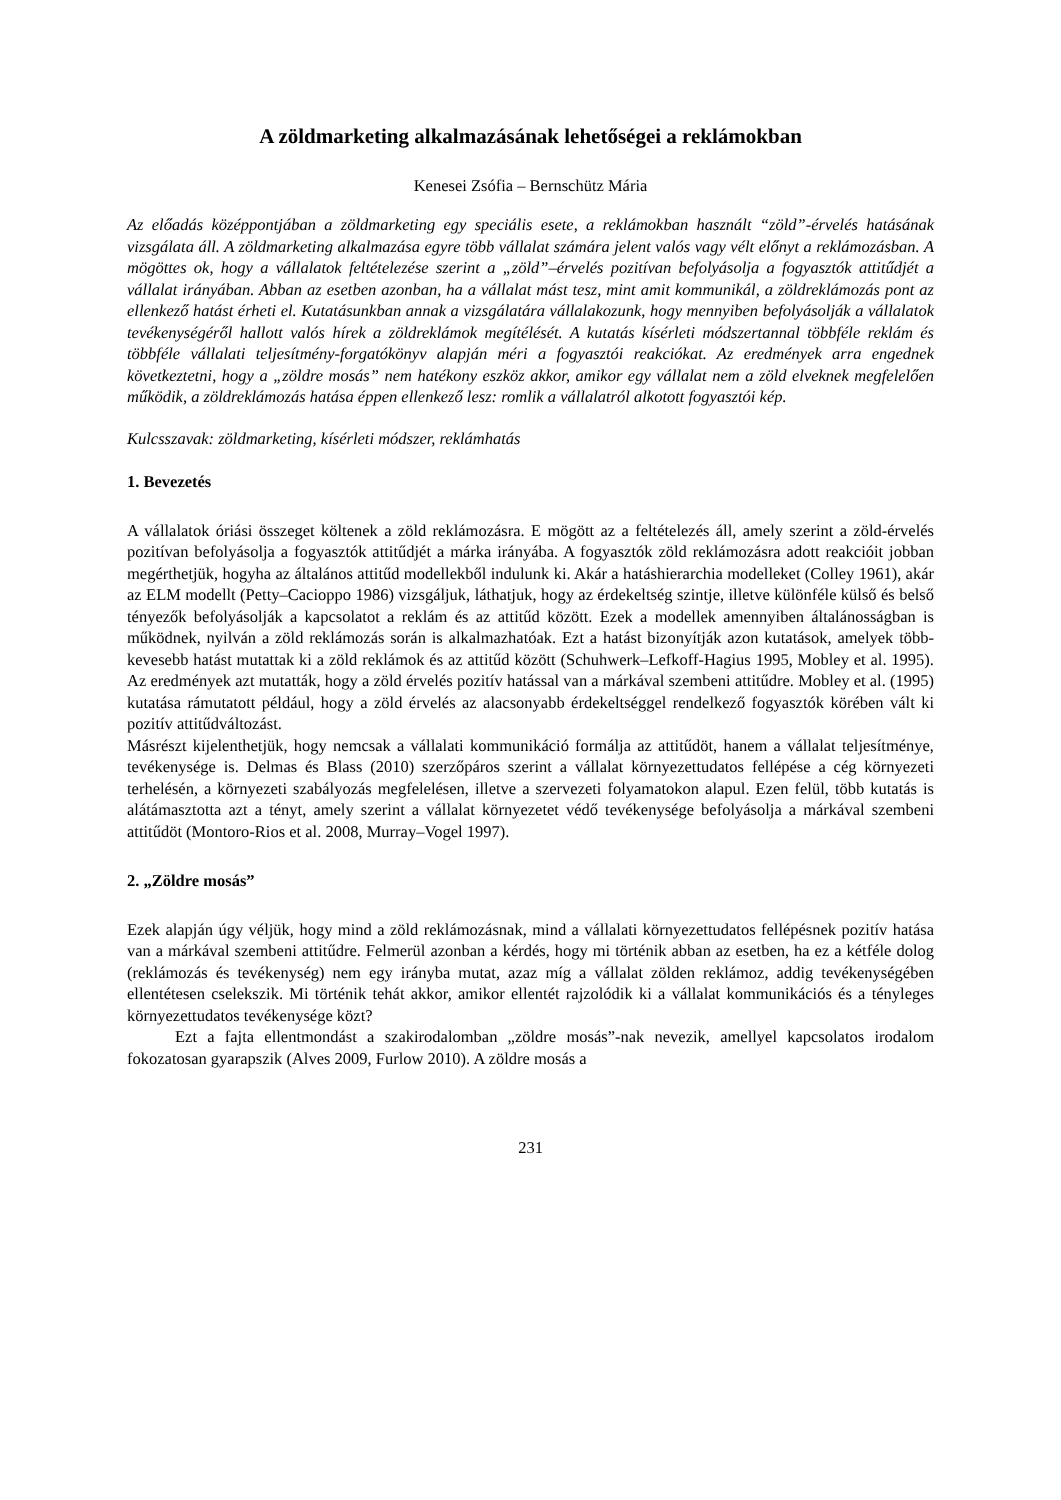A zöldmarketing alkalmazásának lehetőségei a reklámokban
Kenesei Zsófia – Bernschütz Mária
Az előadás középpontjában a zöldmarketing egy speciális esete, a reklámokban használt “zöld”-érvelés hatásának vizsgálata áll. A zöldmarketing alkalmazása egyre több vállalat számára jelent valós vagy vélt előnyt a reklámozásban. A mögöttes ok, hogy a vállalatok feltételezése szerint a „zöld”–érvelés pozitívan befolyásolja a fogyasztók attitűdjét a vállalat irányában. Abban az esetben azonban, ha a vállalat mást tesz, mint amit kommunikál, a zöldreklámozás pont az ellenkező hatást érheti el. Kutatásunkban annak a vizsgálatára vállalakozunk, hogy mennyiben befolyásolják a vállalatok tevékenységéről hallott valós hírek a zöldreklámok megítélését. A kutatás kísérleti módszertannal többféle reklám és többféle vállalati teljesítmény-forgatókönyv alapján méri a fogyasztói reakciókat. Az eredmények arra engednek következtetni, hogy a „zöldre mosás” nem hatékony eszköz akkor, amikor egy vállalat nem a zöld elveknek megfelelően működik, a zöldreklámozás hatása éppen ellenkező lesz: romlik a vállalatról alkotott fogyasztói kép.
Kulcsszavak: zöldmarketing, kísérleti módszer, reklámhatás
1. Bevezetés
A vállalatok óriási összeget költenek a zöld reklámozásra. E mögött az a feltételezés áll, amely szerint a zöld-érvelés pozitívan befolyásolja a fogyasztók attitűdjét a márka irányába. A fogyasztók zöld reklámozásra adott reakcióit jobban megérthetjük, hogyha az általános attitűd modellekből indulunk ki. Akár a hatáshierarchia modelleket (Colley 1961), akár az ELM modellt (Petty–Cacioppo 1986) vizsgáljuk, láthatjuk, hogy az érdekeltség szintje, illetve különféle külső és belső tényezők befolyásolják a kapcsolatot a reklám és az attitűd között. Ezek a modellek amennyiben általánosságban is működnek, nyilván a zöld reklámozás során is alkalmazhatóak. Ezt a hatást bizonyítják azon kutatások, amelyek több-kevesebb hatást mutattak ki a zöld reklámok és az attitűd között (Schuhwerk–Lefkoff-Hagius 1995, Mobley et al. 1995). Az eredmények azt mutatták, hogy a zöld érvelés pozitív hatással van a márkával szembeni attitűdre. Mobley et al. (1995) kutatása rámutatott például, hogy a zöld érvelés az alacsonyabb érdekeltséggel rendelkező fogyasztók körében vált ki pozitív attitűdváltozást.
Másrészt kijelenthetjük, hogy nemcsak a vállalati kommunikáció formálja az attitűdöt, hanem a vállalat teljesítménye, tevékenysége is. Delmas és Blass (2010) szerzőpáros szerint a vállalat környezettudatos fellépése a cég környezeti terhelésén, a környezeti szabályozás megfelelésen, illetve a szervezeti folyamatokon alapul. Ezen felül, több kutatás is alátámasztotta azt a tényt, amely szerint a vállalat környezetet védő tevékenysége befolyásolja a márkával szembeni attitűdöt (Montoro-Rios et al. 2008, Murray–Vogel 1997).
2. „Zöldre mosás”
Ezek alapján úgy véljük, hogy mind a zöld reklámozásnak, mind a vállalati környezettudatos fellépésnek pozitív hatása van a márkával szembeni attitűdre. Felmerül azonban a kérdés, hogy mi történik abban az esetben, ha ez a kétféle dolog (reklámozás és tevékenység) nem egy irányba mutat, azaz míg a vállalat zölden reklámoz, addig tevékenységében ellentétesen cselekszik. Mi történik tehát akkor, amikor ellentét rajzolódik ki a vállalat kommunikációs és a tényleges környezettudatos tevékenysége közt?
Ezt a fajta ellentmondást a szakirodalomban „zöldre mosás”-nak nevezik, amellyel kapcsolatos irodalom fokozatosan gyarapszik (Alves 2009, Furlow 2010). A zöldre mosás a
231